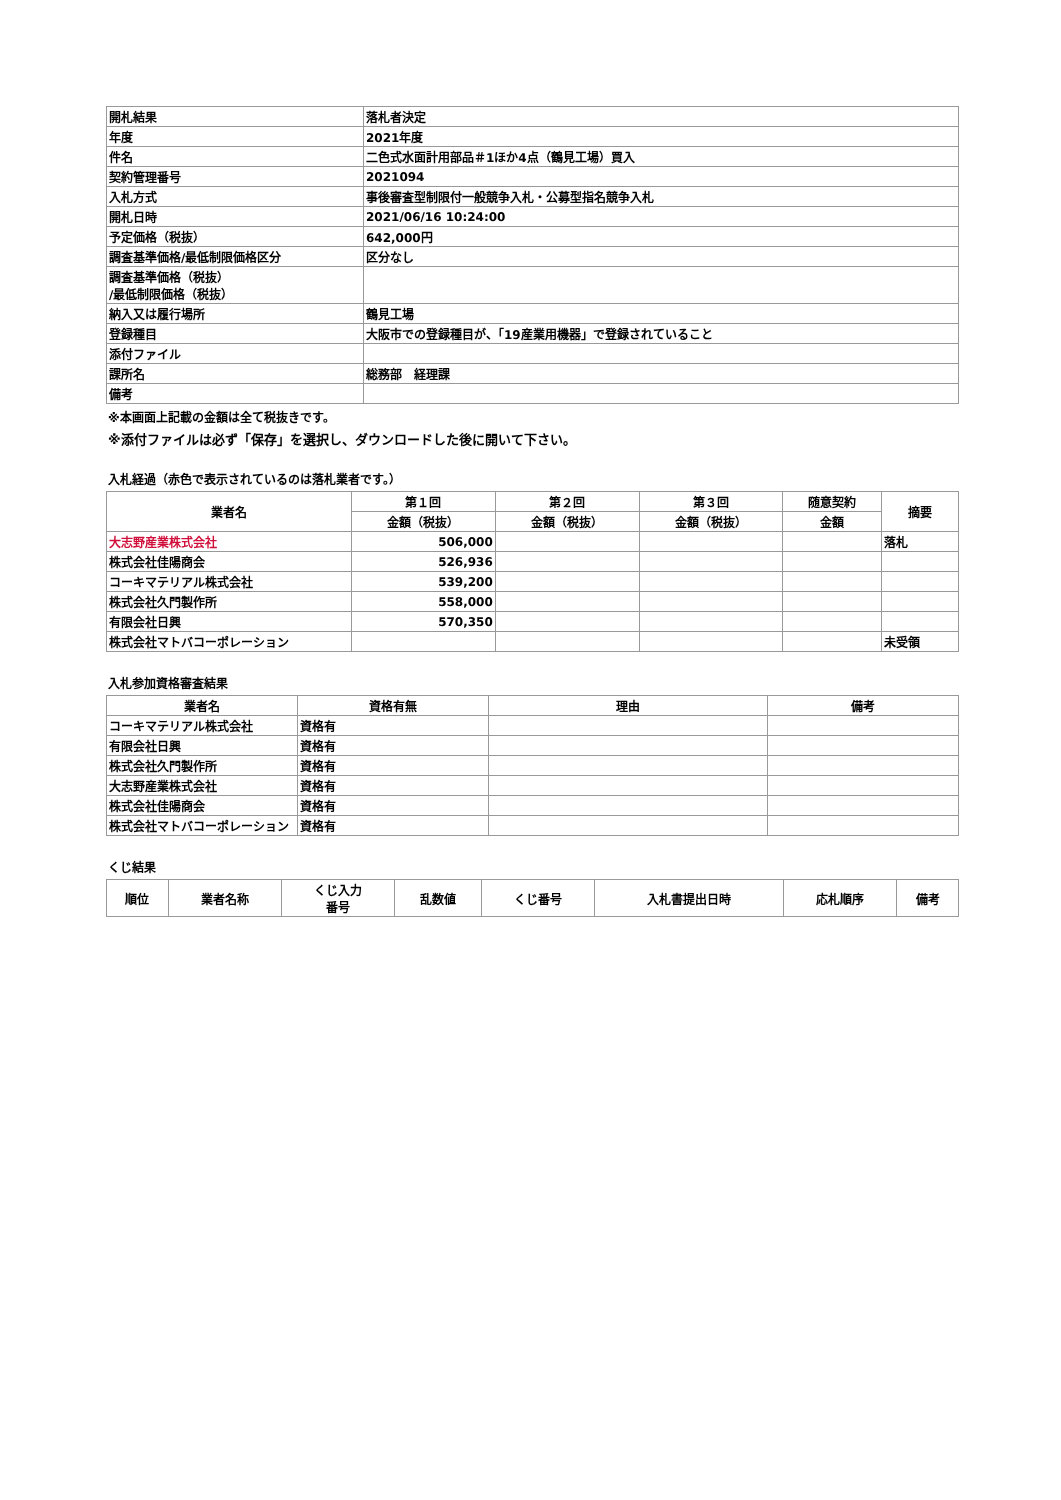| 開札結果 | 落札者決定 |
| 年度 | 2021年度 |
| 件名 | 二色式水面計用部品＃1ほか4点（鶴見工場）買入 |
| 契約管理番号 | 2021094 |
| 入札方式 | 事後審査型制限付一般競争入札・公募型指名競争入札 |
| 開札日時 | 2021/06/16 10:24:00 |
| 予定価格（税抜） | 642,000円 |
| 調査基準価格/最低制限価格区分 | 区分なし |
| 調査基準価格（税抜） /最低制限価格（税抜） | |
| 納入又は履行場所 | 鶴見工場 |
| 登録種目 | 大阪市での登録種目が、「19産業用機器」で登録されていること |
| 添付ファイル | |
| 課所名 | 総務部 経理課 |
| 備考 | |
※本画面上記載の金額は全て税抜きです。
※添付ファイルは必ず「保存」を選択し、ダウンロードした後に開いて下さい。
入札経過（赤色で表示されているのは落札業者です。）
| 業者名 | 第１回 | 第２回 | 第３回 | 随意契約 | 摘要 |
| --- | --- | --- | --- | --- | --- |
| | 金額（税抜） | 金額（税抜） | 金額（税抜） | 金額 | |
| 大志野産業株式会社 | 506,000 | | | | 落札 |
| 株式会社佳陽商会 | 526,936 | | | | |
| コーキマテリアル株式会社 | 539,200 | | | | |
| 株式会社久門製作所 | 558,000 | | | | |
| 有限会社日興 | 570,350 | | | | |
| 株式会社マトバコーポレーション | | | | | 未受領 |
入札参加資格審査結果
| 業者名 | 資格有無 | 理由 | 備考 |
| --- | --- | --- | --- |
| コーキマテリアル株式会社 | 資格有 | | |
| 有限会社日興 | 資格有 | | |
| 株式会社久門製作所 | 資格有 | | |
| 大志野産業株式会社 | 資格有 | | |
| 株式会社佳陽商会 | 資格有 | | |
| 株式会社マトバコーポレーション | 資格有 | | |
くじ結果
| 順位 | 業者名称 | くじ入力 番号 | 乱数値 | くじ番号 | 入札書提出日時 | 応札順序 | 備考 |
| --- | --- | --- | --- | --- | --- | --- | --- |